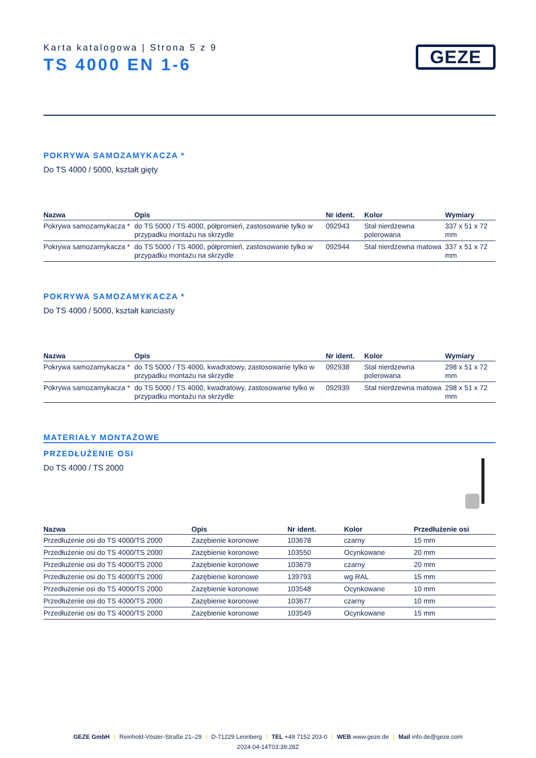Karta katalogowa | Strona 5 z 9
TS 4000 EN 1-6
GEZE
POKRYWA SAMOZAMYKACZA *
Do TS 4000 / 5000, kształt gięty
| Nazwa | Opis | Nr ident. | Kolor | Wymiary |
| --- | --- | --- | --- | --- |
| Pokrywa samozamykacza * | do TS 5000 / TS 4000, półpromień, zastosowanie tylko w przypadku montażu na skrzydle | 092943 | Stal nierdzewna polerowana | 337 x 51 x 72 mm |
| Pokrywa samozamykacza * | do TS 5000 / TS 4000, półpromień, zastosowanie tylko w przypadku montażu na skrzydle | 092944 | Stal nierdzewna matowa | 337 x 51 x 72 mm |
POKRYWA SAMOZAMYKACZA *
Do TS 4000 / 5000, kształt kanciasty
| Nazwa | Opis | Nr ident. | Kolor | Wymiary |
| --- | --- | --- | --- | --- |
| Pokrywa samozamykacza * | do TS 5000 / TS 4000, kwadratowy, zastosowanie tylko w przypadku montażu na skrzydle | 092938 | Stal nierdzewna polerowana | 298 x 51 x 72 mm |
| Pokrywa samozamykacza * | do TS 5000 / TS 4000, kwadratowy, zastosowanie tylko w przypadku montażu na skrzydle | 092939 | Stal nierdzewna matowa | 298 x 51 x 72 mm |
MATERIAŁY MONTAŻOWE
PRZEDŁUŻENIE OSI
Do TS 4000 / TS 2000
| Nazwa | Opis | Nr ident. | Kolor | Przedłużenie osi |
| --- | --- | --- | --- | --- |
| Przedłużenie osi do TS 4000/TS 2000 | Zazębienie koronowe | 103678 | czarny | 15 mm |
| Przedłużenie osi do TS 4000/TS 2000 | Zazębienie koronowe | 103550 | Ocynkowane | 20 mm |
| Przedłużenie osi do TS 4000/TS 2000 | Zazębienie koronowe | 103679 | czarny | 20 mm |
| Przedłużenie osi do TS 4000/TS 2000 | Zazębienie koronowe | 139793 | wg RAL | 15 mm |
| Przedłużenie osi do TS 4000/TS 2000 | Zazębienie koronowe | 103548 | Ocynkowane | 10 mm |
| Przedłużenie osi do TS 4000/TS 2000 | Zazębienie koronowe | 103677 | czarny | 10 mm |
| Przedłużenie osi do TS 4000/TS 2000 | Zazębienie koronowe | 103549 | Ocynkowane | 15 mm |
GEZE GmbH | Reinhold-Vöster-Straße 21–29 | D-71229 Leonberg | TEL +49 7152 203-0 | WEB www.geze.de | Mail info.de@geze.com
2024-04-14T03:39:28Z